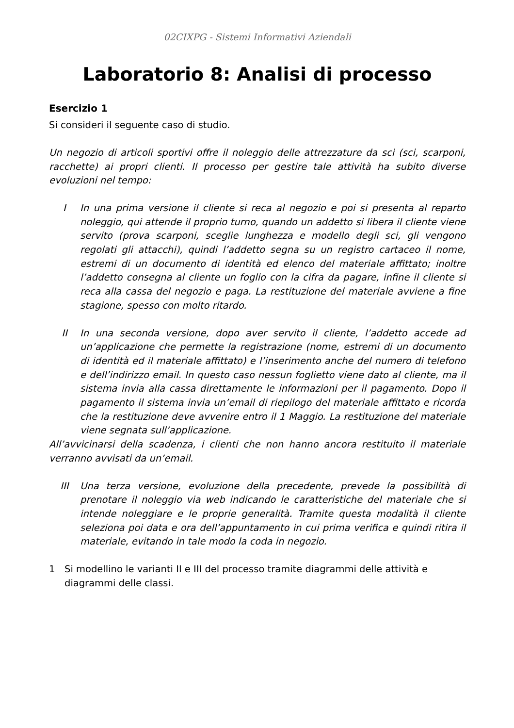02CIXPG - Sistemi Informativi Aziendali
Laboratorio 8: Analisi di processo
Esercizio 1
Si consideri il seguente caso di studio.
Un negozio di articoli sportivi offre il noleggio delle attrezzature da sci (sci, scarponi, racchette) ai propri clienti. Il processo per gestire tale attività ha subito diverse evoluzioni nel tempo:
I In una prima versione il cliente si reca al negozio e poi si presenta al reparto noleggio, qui attende il proprio turno, quando un addetto si libera il cliente viene servito (prova scarponi, sceglie lunghezza e modello degli sci, gli vengono regolati gli attacchi), quindi l’addetto segna su un registro cartaceo il nome, estremi di un documento di identità ed elenco del materiale affittato; inoltre l’addetto consegna al cliente un foglio con la cifra da pagare, infine il cliente si reca alla cassa del negozio e paga. La restituzione del materiale avviene a fine stagione, spesso con molto ritardo.
II In una seconda versione, dopo aver servito il cliente, l’addetto accede ad un’applicazione che permette la registrazione (nome, estremi di un documento di identità ed il materiale affittato) e l’inserimento anche del numero di telefono e dell’indirizzo email. In questo caso nessun foglietto viene dato al cliente, ma il sistema invia alla cassa direttamente le informazioni per il pagamento. Dopo il pagamento il sistema invia un’email di riepilogo del materiale affittato e ricorda che la restituzione deve avvenire entro il 1 Maggio. La restituzione del materiale viene segnata sull’applicazione.
All’avvicinarsi della scadenza, i clienti che non hanno ancora restituito il materiale verranno avvisati da un’email.
III Una terza versione, evoluzione della precedente, prevede la possibilità di prenotare il noleggio via web indicando le caratteristiche del materiale che si intende noleggiare e le proprie generalità. Tramite questa modalità il cliente seleziona poi data e ora dell’appuntamento in cui prima verifica e quindi ritira il materiale, evitando in tale modo la coda in negozio.
1 Si modellino le varianti II e III del processo tramite diagrammi delle attività e diagrammi delle classi.